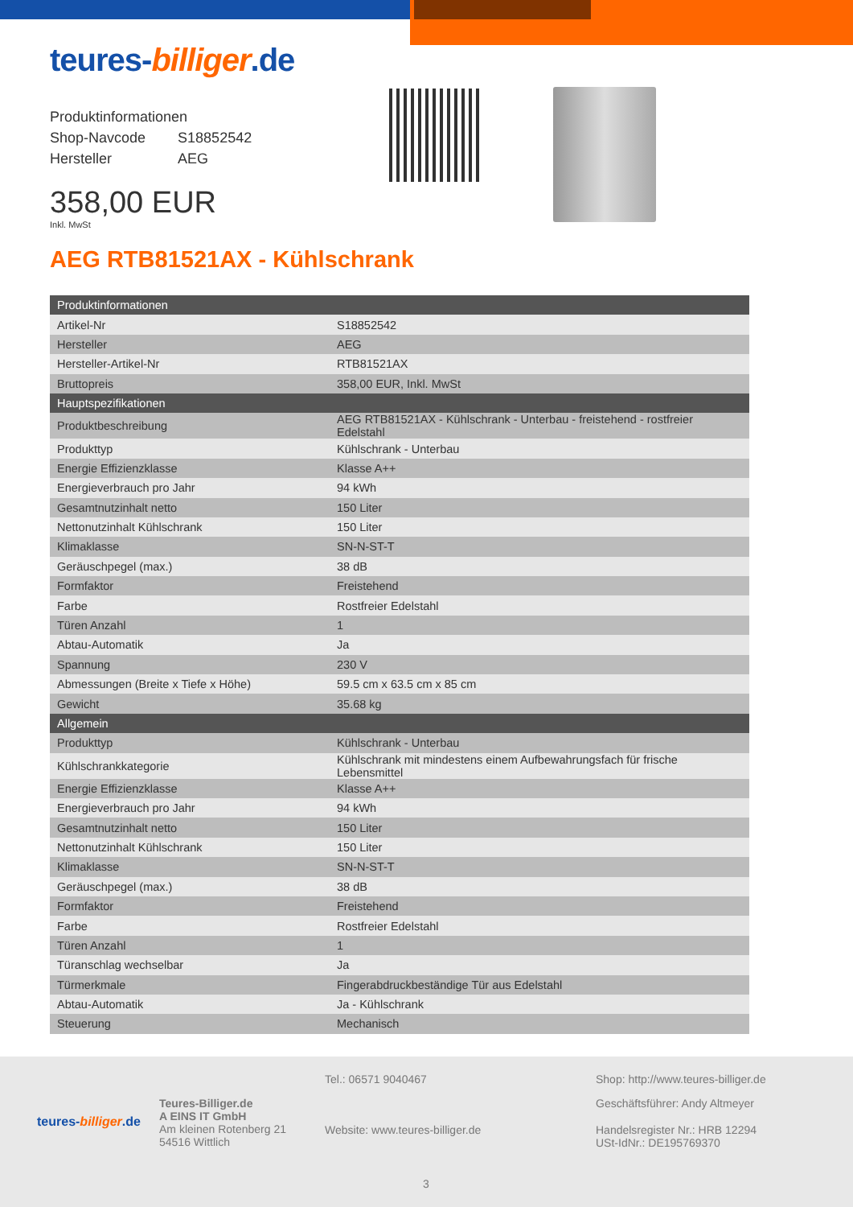teures-billiger.de
Produktinformationen
| Shop-Navcode | S18852542 |
| Hersteller | AEG |
358,00 EUR
Inkl. MwSt
AEG RTB81521AX - Kühlschrank
| Produktinformationen | |
| --- | --- |
| Artikel-Nr | S18852542 |
| Hersteller | AEG |
| Hersteller-Artikel-Nr | RTB81521AX |
| Bruttopreis | 358,00 EUR, Inkl. MwSt |
| Hauptspezifikationen | |
| Produktbeschreibung | AEG RTB81521AX - Kühlschrank - Unterbau - freistehend - rostfreier Edelstahl |
| Produkttyp | Kühlschrank - Unterbau |
| Energie Effizienzklasse | Klasse A++ |
| Energieverbrauch pro Jahr | 94 kWh |
| Gesamtnutzinhalt netto | 150 Liter |
| Nettonutzinhalt Kühlschrank | 150 Liter |
| Klimaklasse | SN-N-ST-T |
| Geräuschpegel (max.) | 38 dB |
| Formfaktor | Freistehend |
| Farbe | Rostfreier Edelstahl |
| Türen Anzahl | 1 |
| Abtau-Automatik | Ja |
| Spannung | 230 V |
| Abmessungen (Breite x Tiefe x Höhe) | 59.5 cm x 63.5 cm x 85 cm |
| Gewicht | 35.68 kg |
| Allgemein | |
| Produkttyp | Kühlschrank - Unterbau |
| Kühlschrankkategorie | Kühlschrank mit mindestens einem Aufbewahrungsfach für frische Lebensmittel |
| Energie Effizienzklasse | Klasse A++ |
| Energieverbrauch pro Jahr | 94 kWh |
| Gesamtnutzinhalt netto | 150 Liter |
| Nettonutzinhalt Kühlschrank | 150 Liter |
| Klimaklasse | SN-N-ST-T |
| Geräuschpegel (max.) | 38 dB |
| Formfaktor | Freistehend |
| Farbe | Rostfreier Edelstahl |
| Türen Anzahl | 1 |
| Türanschlag wechselbar | Ja |
| Türmerkmale | Fingerabdruckbeständige Tür aus Edelstahl |
| Abtau-Automatik | Ja - Kühlschrank |
| Steuerung | Mechanisch |
teures-billiger.de
Teures-Billiger.de
A EINS IT GmbH
Am kleinen Rotenberg 21
54516 Wittlich
Tel.: 06571 9040467
Website: www.teures-billiger.de
Shop: http://www.teures-billiger.de
Geschäftsführer: Andy Altmeyer
Handelsregister Nr.: HRB 12294
USt-IdNr.: DE195769370
3